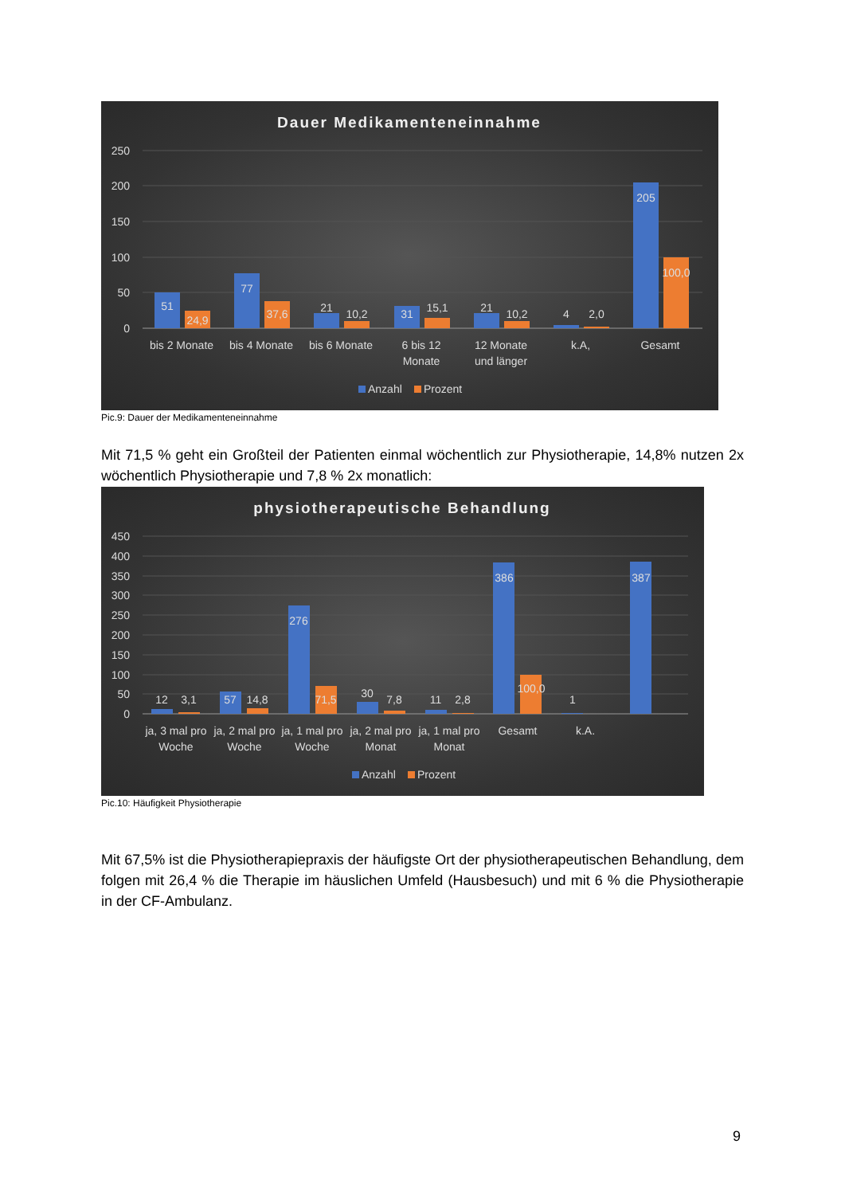Dauer Medikamenteneinnahme
250
200
150
100
50
0
51
24,9
77
37,6
21
10,2
31
15,1
21
10,2
4
2,0
205
100,0
bis 2 Monate
bis 4 Monate
bis 6 Monate
6 bis 12
Monate
12 Monate
und länger
k.A,
Gesamt
Anzahl
Prozent
Pic.9: Dauer der Medikamenteneinnahme
Mit 71,5 % geht ein Großteil der Patienten einmal wöchentlich zur Physiotherapie, 14,8% nutzen 2x wöchentlich Physiotherapie und 7,8 % 2x monatlich:
physiotherapeutische Behandlung
450
400
350
300
250
200
150
100
50
0
12
3,1
57
14,8
276
71,5
30
7,8
11
2,8
386
100,0
1
387
ja, 3 mal pro
Woche
ja, 2 mal pro
Woche
ja, 1 mal pro
Woche
ja, 2 mal pro
Monat
ja, 1 mal pro
Monat
Gesamt
k.A.
Anzahl
Prozent
Pic.10: Häufigkeit Physiotherapie
Mit 67,5% ist die Physiotherapiepraxis der häufigste Ort der physiotherapeutischen Behandlung, dem folgen mit 26,4 % die Therapie im häuslichen Umfeld (Hausbesuch) und mit 6 % die Physiotherapie in der CF-Ambulanz.
9